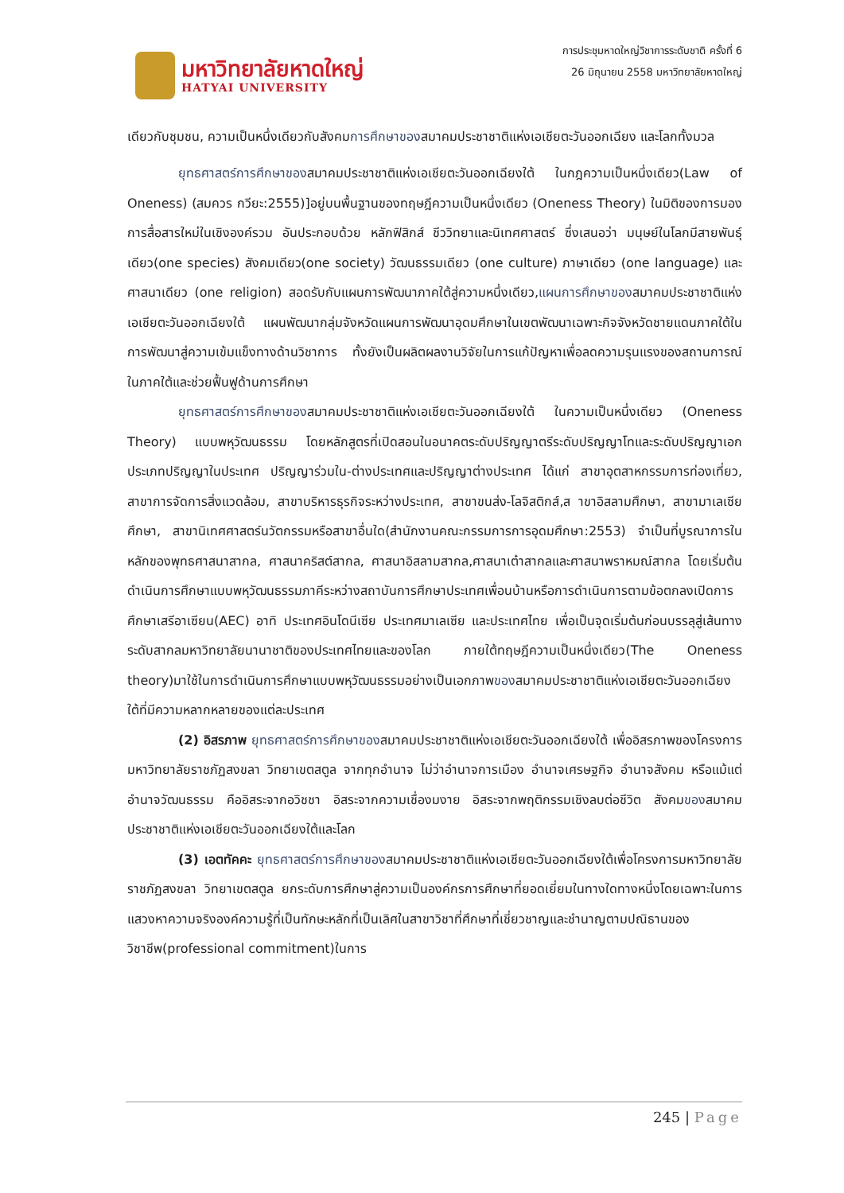มหาวิทยาลัยหาดใหญ่
HATYAI UNIVERSITY
การประชุมหาดใหญ่วิชาการระดับชาติ ครั้งที่ 6
26 มิถุนายน 2558 มหาวิทยาลัยหาดใหญ่
เดียวกับชุมชน, ความเป็นหนึ่งเดียวกับสังคมการศึกษาของสมาคมประชาชาติแห่งเอเชียตะวันออกเฉียง และโลกทั้งมวล
ยุทธศาสตร์การศึกษาของสมาคมประชาชาติแห่งเอเชียตะวันออกเฉียงใต้ ในกฎความเป็นหนึ่งเดียว(Law of Oneness) (สมควร กวียะ:2555)]อยู่บนพื้นฐานของทฤษฎีความเป็นหนึ่งเดียว (Oneness Theory) ในมิติของการมองการสื่อสารใหม่ในเชิงองค์รวม อันประกอบด้วย หลักฟิสิกส์ ชีววิทยาและนิเทศศาสตร์ ซึ่งเสนอว่า มนุษย์ในโลกมีสายพันธุ์เดียว(one species) สังคมเดียว(one society) วัฒนธรรมเดียว (one culture) ภาษาเดียว (one language) และศาสนาเดียว (one religion) สอดรับกับแผนการพัฒนาภาคใต้สู่ความหนึ่งเดียว,แผนการศึกษาของสมาคมประชาชาติแห่งเอเชียตะวันออกเฉียงใต้ แผนพัฒนากลุ่มจังหวัดแผนการพัฒนาอุดมศึกษาในเขตพัฒนาเฉพาะกิจจังหวัดชายแดนภาคใต้ในการพัฒนาสู่ความเข้มแข็งทางด้านวิชาการ ทั้งยังเป็นผลิตผลงานวิจัยในการแก้ปัญหาเพื่อลดความรุนแรงของสถานการณ์ในภาคใต้และช่วยฟื้นฟูด้านการศึกษา
ยุทธศาสตร์การศึกษาของสมาคมประชาชาติแห่งเอเชียตะวันออกเฉียงใต้ ในความเป็นหนึ่งเดียว (Oneness Theory) แบบพหุวัฒนธรรม โดยหลักสูตรที่เปิดสอนในอนาคตระดับปริญญาตรีระดับปริญญาโทและระดับปริญญาเอก ประเภทปริญญาในประเทศ ปริญญาร่วมใน-ต่างประเทศและปริญญาต่างประเทศ ได้แก่ สาขาอุตสาหกรรมการท่องเที่ยว, สาขาการจัดการสิ่งแวดล้อม, สาขาบริหารธุรกิจระหว่างประเทศ, สาขาขนส่ง-โลจิสติกส์,ส าขาอิสลามศึกษา, สาขามาเลเซียศึกษา, สาขานิเทศศาสตร์นวัตกรรมหรือสาขาอื่นใด(สำนักงานคณะกรรมการการอุดมศึกษา:2553) จำเป็นที่บูรณาการในหลักของพุทธศาสนาสากล, ศาสนาคริสต์สากล, ศาสนาอิสลามสากล,ศาสนาเต๋าสากลและศาสนาพราหมณ์สากล โดยเริ่มต้นดำเนินการศึกษาแบบพหุวัฒนธรรมภาคีระหว่างสถาบันการศึกษาประเทศเพื่อนบ้านหรือการดำเนินการตามข้อตกลงเปิดการศึกษาเสรีอาเซียน(AEC) อาทิ ประเทศอินโดนีเซีย ประเทศมาเลเซีย และประเทศไทย เพื่อเป็นจุดเริ่มต้นก่อนบรรลุสู่เส้นทางระดับสากลมหาวิทยาลัยนานาชาติของประเทศไทยและของโลก ภายใต้ทฤษฎีความเป็นหนึ่งเดียว(The Oneness theory)มาใช้ในการดำเนินการศึกษาแบบพหุวัฒนธรรมอย่างเป็นเอกภาพของสมาคมประชาชาติแห่งเอเชียตะวันออกเฉียงใต้ที่มีความหลากหลายของแต่ละประเทศ
(2) อิสรภาพ ยุทธศาสตร์การศึกษาของสมาคมประชาชาติแห่งเอเชียตะวันออกเฉียงใต้ เพื่ออิสรภาพของโครงการมหาวิทยาลัยราชภัฏสงขลา วิทยาเขตสตูล จากทุกอำนาจ ไม่ว่าอำนาจการเมือง อำนาจเศรษฐกิจ อำนาจสังคม หรือแม้แต่อำนาจวัฒนธรรม คืออิสระจากอวิชชา อิสระจากความเชื่องมงาย อิสระจากพฤติกรรมเชิงลบต่อชีวิต สังคมของสมาคมประชาชาติแห่งเอเชียตะวันออกเฉียงใต้และโลก
(3) เอตทัคคะ ยุทธศาสตร์การศึกษาของสมาคมประชาชาติแห่งเอเชียตะวันออกเฉียงใต้เพื่อโครงการมหาวิทยาลัยราชภัฏสงขลา วิทยาเขตสตูล ยกระดับการศึกษาสู่ความเป็นองค์กรการศึกษาที่ยอดเยี่ยมในทางใดทางหนึ่งโดยเฉพาะในการแสวงหาความจริงองค์ความรู้ที่เป็นทักษะหลักที่เป็นเลิศในสาขาวิชาที่ศึกษาที่เชี่ยวชาญและชำนาญตามปณิธานของวิชาชีพ(professional commitment)ในการ
245 | Page